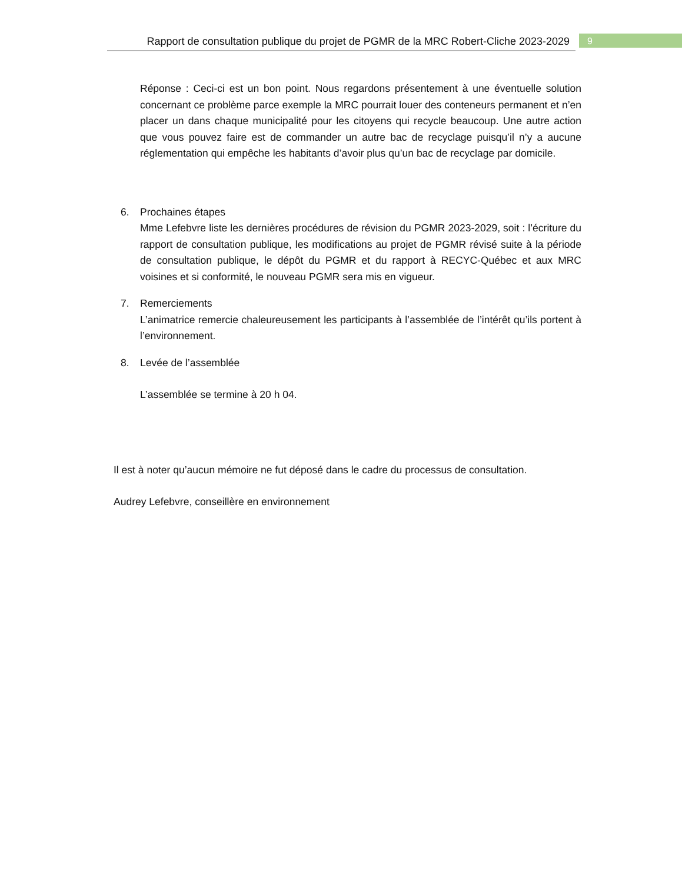Rapport de consultation publique du projet de PGMR de la MRC Robert-Cliche 2023-2029
9
Réponse : Ceci-ci est un bon point. Nous regardons présentement à une éventuelle solution concernant ce problème parce exemple la MRC pourrait louer des conteneurs permanent et n’en placer un dans chaque municipalité pour les citoyens qui recycle beaucoup. Une autre action que vous pouvez faire est de commander un autre bac de recyclage puisqu’il n’y a aucune réglementation qui empêche les habitants d’avoir plus qu’un bac de recyclage par domicile.
6. Prochaines étapes
Mme Lefebvre liste les dernières procédures de révision du PGMR 2023-2029, soit : l’écriture du rapport de consultation publique, les modifications au projet de PGMR révisé suite à la période de consultation publique, le dépôt du PGMR et du rapport à RECYC-Québec et aux MRC voisines et si conformité, le nouveau PGMR sera mis en vigueur.
7. Remerciements
L’animatrice remercie chaleureusement les participants à l’assemblée de l’intérêt qu’ils portent à l’environnement.
8. Levée de l’assemblée
L’assemblée se termine à 20 h 04.
Il est à noter qu’aucun mémoire ne fut déposé dans le cadre du processus de consultation.
Audrey Lefebvre, conseillère en environnement